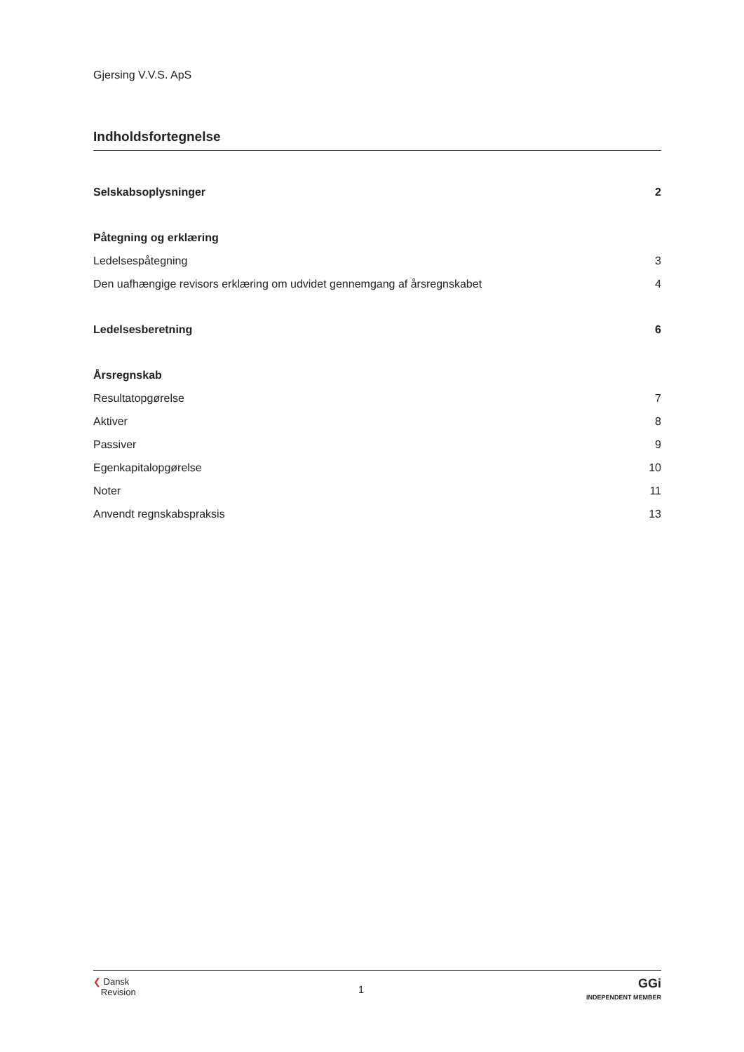Gjersing V.V.S. ApS
Indholdsfortegnelse
Selskabsoplysninger 2
Påtegning og erklæring
Ledelsespåtegning 3
Den uafhængige revisors erklæring om udvidet gennemgang af årsregnskabet 4
Ledelsesberetning 6
Årsregnskab
Resultatopgørelse 7
Aktiver 8
Passiver 9
Egenkapitalopgørelse 10
Noter 11
Anvendt regnskabspraksis 13
❮ Dansk
Revision
1
GGi
INDEPENDENT MEMBER